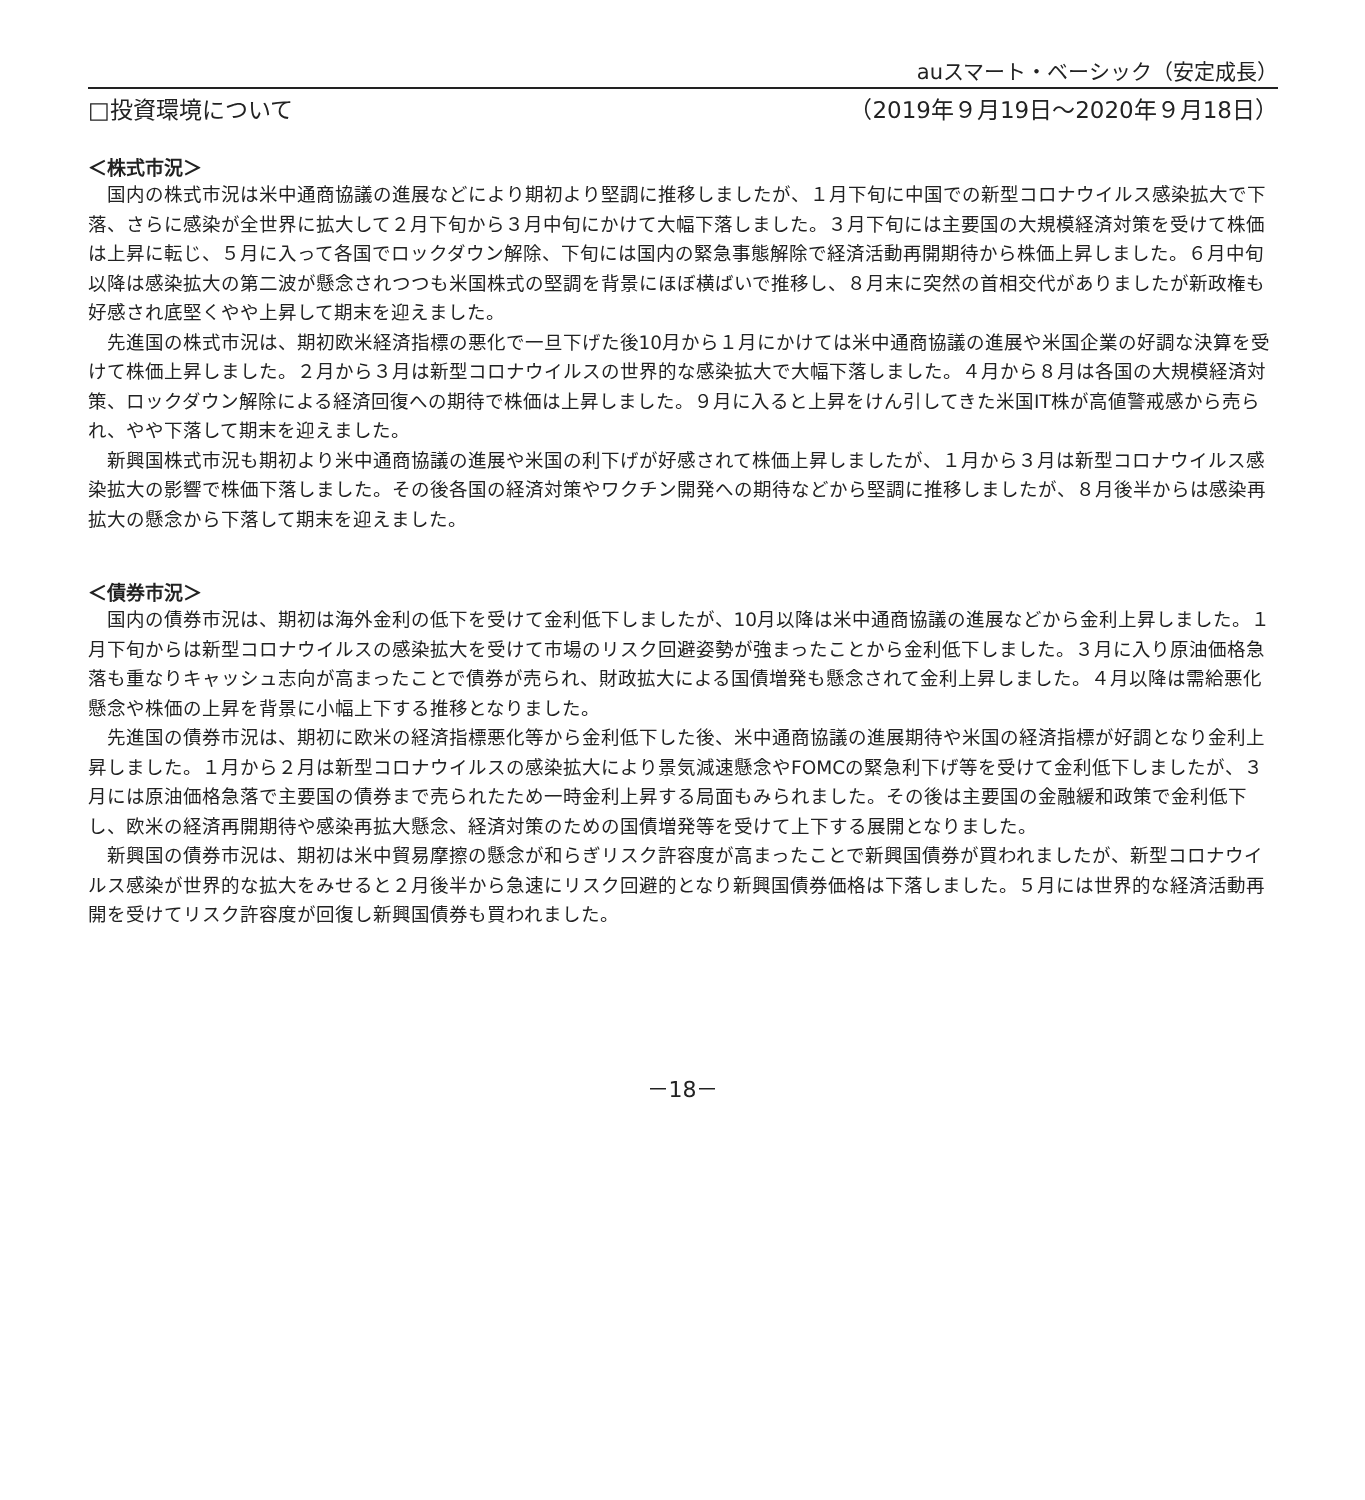auスマート・ベーシック（安定成長）
□投資環境について （2019年９月19日～2020年９月18日）
＜株式市況＞
国内の株式市況は米中通商協議の進展などにより期初より堅調に推移しましたが、１月下旬に中国での新型コロナウイルス感染拡大で下落、さらに感染が全世界に拡大して２月下旬から３月中旬にかけて大幅下落しました。３月下旬には主要国の大規模経済対策を受けて株価は上昇に転じ、５月に入って各国でロックダウン解除、下旬には国内の緊急事態解除で経済活動再開期待から株価上昇しました。６月中旬以降は感染拡大の第二波が懸念されつつも米国株式の堅調を背景にほぼ横ばいで推移し、８月末に突然の首相交代がありましたが新政権も好感され底堅くやや上昇して期末を迎えました。
先進国の株式市況は、期初欧米経済指標の悪化で一旦下げた後10月から１月にかけては米中通商協議の進展や米国企業の好調な決算を受けて株価上昇しました。２月から３月は新型コロナウイルスの世界的な感染拡大で大幅下落しました。４月から８月は各国の大規模経済対策、ロックダウン解除による経済回復への期待で株価は上昇しました。９月に入ると上昇をけん引してきた米国IT株が高値警戒感から売られ、やや下落して期末を迎えました。
新興国株式市況も期初より米中通商協議の進展や米国の利下げが好感されて株価上昇しましたが、１月から３月は新型コロナウイルス感染拡大の影響で株価下落しました。その後各国の経済対策やワクチン開発への期待などから堅調に推移しましたが、８月後半からは感染再拡大の懸念から下落して期末を迎えました。
＜債券市況＞
国内の債券市況は、期初は海外金利の低下を受けて金利低下しましたが、10月以降は米中通商協議の進展などから金利上昇しました。１月下旬からは新型コロナウイルスの感染拡大を受けて市場のリスク回避姿勢が強まったことから金利低下しました。３月に入り原油価格急落も重なりキャッシュ志向が高まったことで債券が売られ、財政拡大による国債増発も懸念されて金利上昇しました。４月以降は需給悪化懸念や株価の上昇を背景に小幅上下する推移となりました。
先進国の債券市況は、期初に欧米の経済指標悪化等から金利低下した後、米中通商協議の進展期待や米国の経済指標が好調となり金利上昇しました。１月から２月は新型コロナウイルスの感染拡大により景気減速懸念やFOMCの緊急利下げ等を受けて金利低下しましたが、３月には原油価格急落で主要国の債券まで売られたため一時金利上昇する局面もみられました。その後は主要国の金融緩和政策で金利低下し、欧米の経済再開期待や感染再拡大懸念、経済対策のための国債増発等を受けて上下する展開となりました。
新興国の債券市況は、期初は米中貿易摩擦の懸念が和らぎリスク許容度が高まったことで新興国債券が買われましたが、新型コロナウイルス感染が世界的な拡大をみせると２月後半から急速にリスク回避的となり新興国債券価格は下落しました。５月には世界的な経済活動再開を受けてリスク許容度が回復し新興国債券も買われました。
－18－